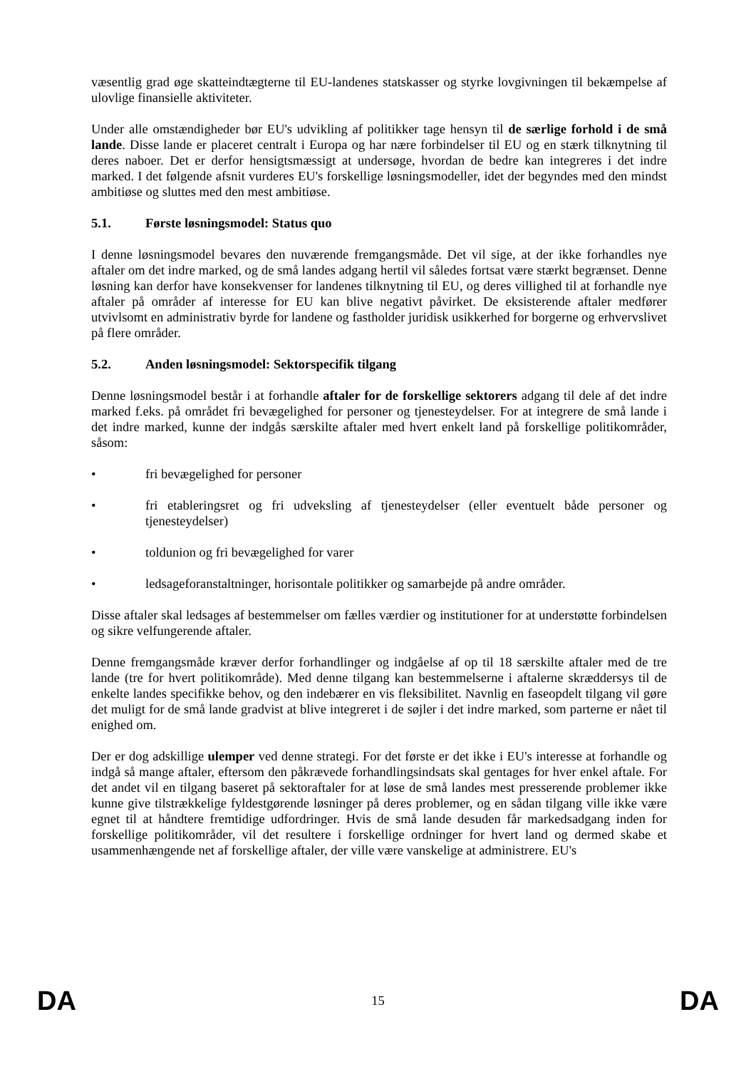væsentlig grad øge skatteindtægterne til EU-landenes statskasser og styrke lovgivningen til bekæmpelse af ulovlige finansielle aktiviteter.
Under alle omstændigheder bør EU's udvikling af politikker tage hensyn til de særlige forhold i de små lande. Disse lande er placeret centralt i Europa og har nære forbindelser til EU og en stærk tilknytning til deres naboer. Det er derfor hensigtsmæssigt at undersøge, hvordan de bedre kan integreres i det indre marked. I det følgende afsnit vurderes EU's forskellige løsningsmodeller, idet der begyndes med den mindst ambitiøse og sluttes med den mest ambitiøse.
5.1. Første løsningsmodel: Status quo
I denne løsningsmodel bevares den nuværende fremgangsmåde. Det vil sige, at der ikke forhandles nye aftaler om det indre marked, og de små landes adgang hertil vil således fortsat være stærkt begrænset. Denne løsning kan derfor have konsekvenser for landenes tilknytning til EU, og deres villighed til at forhandle nye aftaler på områder af interesse for EU kan blive negativt påvirket. De eksisterende aftaler medfører utvivlsomt en administrativ byrde for landene og fastholder juridisk usikkerhed for borgerne og erhvervslivet på flere områder.
5.2. Anden løsningsmodel: Sektorspecifik tilgang
Denne løsningsmodel består i at forhandle aftaler for de forskellige sektorers adgang til dele af det indre marked f.eks. på området fri bevægelighed for personer og tjenesteydelser. For at integrere de små lande i det indre marked, kunne der indgås særskilte aftaler med hvert enkelt land på forskellige politikområder, såsom:
• fri bevægelighed for personer
• fri etableringsret og fri udveksling af tjenesteydelser (eller eventuelt både personer og tjenesteydelser)
• toldunion og fri bevægelighed for varer
• ledsageforanstaltninger, horisontale politikker og samarbejde på andre områder.
Disse aftaler skal ledsages af bestemmelser om fælles værdier og institutioner for at understøtte forbindelsen og sikre velfungerende aftaler.
Denne fremgangsmåde kræver derfor forhandlinger og indgåelse af op til 18 særskilte aftaler med de tre lande (tre for hvert politikområde). Med denne tilgang kan bestemmelserne i aftalerne skræddersys til de enkelte landes specifikke behov, og den indebærer en vis fleksibilitet. Navnlig en faseopdelt tilgang vil gøre det muligt for de små lande gradvist at blive integreret i de søjler i det indre marked, som parterne er nået til enighed om.
Der er dog adskillige ulemper ved denne strategi. For det første er det ikke i EU's interesse at forhandle og indgå så mange aftaler, eftersom den påkrævede forhandlingsindsats skal gentages for hver enkel aftale. For det andet vil en tilgang baseret på sektoraftaler for at løse de små landes mest presserende problemer ikke kunne give tilstrækkelige fyldestgørende løsninger på deres problemer, og en sådan tilgang ville ikke være egnet til at håndtere fremtidige udfordringer. Hvis de små lande desuden får markedsadgang inden for forskellige politikområder, vil det resultere i forskellige ordninger for hvert land og dermed skabe et usammenhængende net af forskellige aftaler, der ville være vanskelige at administrere. EU's
DA 15 DA